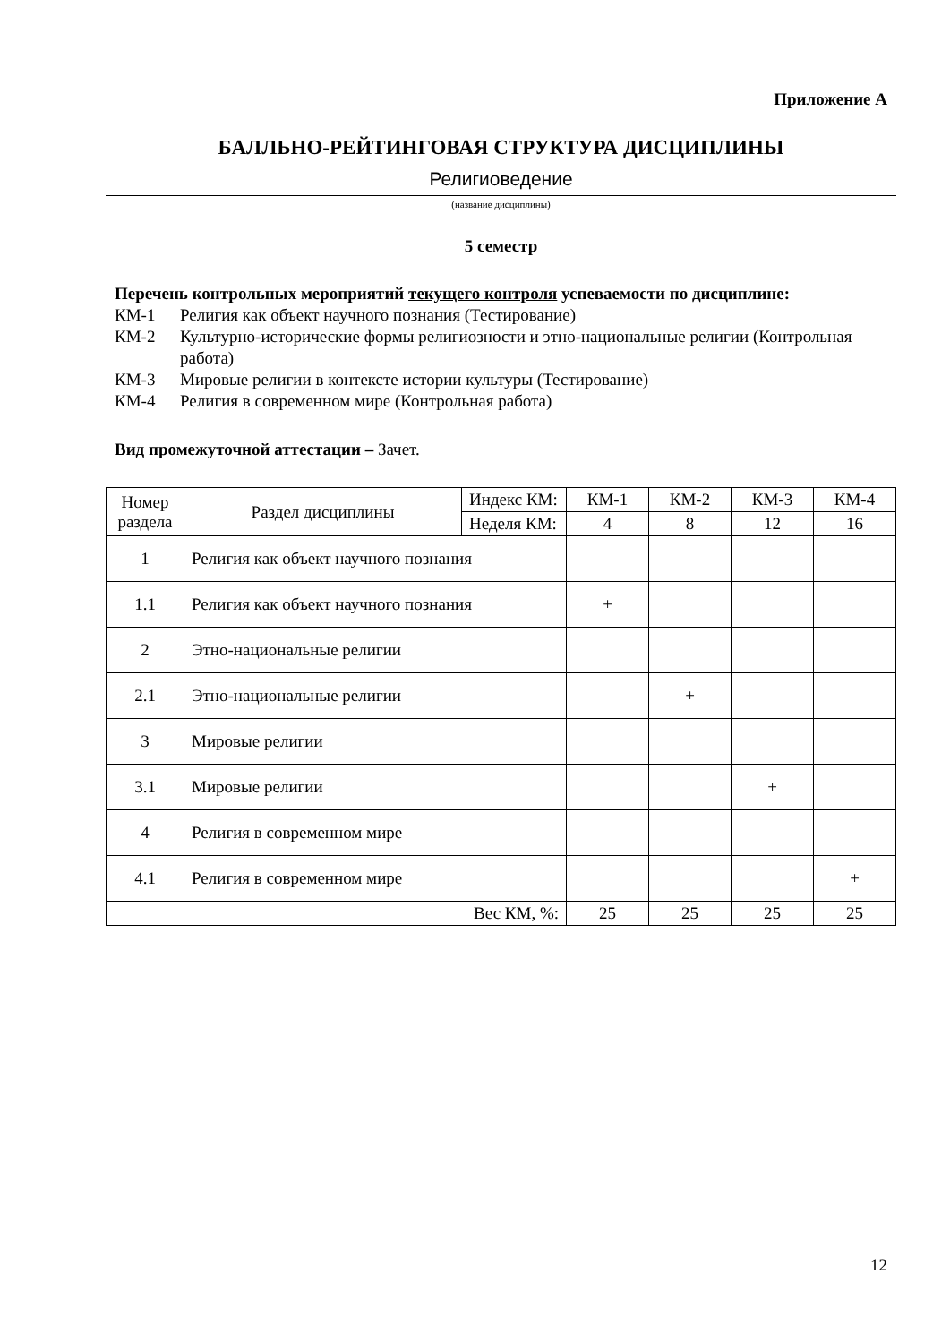Приложение А
БАЛЛЬНО-РЕЙТИНГОВАЯ СТРУКТУРА ДИСЦИПЛИНЫ
Религиоведение
(название дисциплины)
5 семестр
Перечень контрольных мероприятий текущего контроля успеваемости по дисциплине:
КМ-1 Религия как объект научного познания (Тестирование)
КМ-2 Культурно-исторические формы религиозности и этно-национальные религии (Контрольная работа)
КМ-3 Мировые религии в контексте истории культуры (Тестирование)
КМ-4 Религия в современном мире (Контрольная работа)
Вид промежуточной аттестации – Зачет.
| Номер раздела | Раздел дисциплины | Индекс КМ: | КМ-1 | КМ-2 | КМ-3 | КМ-4 |
| --- | --- | --- | --- | --- | --- | --- |
| | | Неделя КМ: | 4 | 8 | 12 | 16 |
| 1 | Религия как объект научного познания | | | | | |
| 1.1 | Религия как объект научного познания | | + | | | |
| 2 | Этно-национальные религии | | | | | |
| 2.1 | Этно-национальные религии | | | + | | |
| 3 | Мировые религии | | | | | |
| 3.1 | Мировые религии | | | | + | |
| 4 | Религия в современном мире | | | | | |
| 4.1 | Религия в современном мире | | | | | + |
| Вес КМ, %: | | | 25 | 25 | 25 | 25 |
12